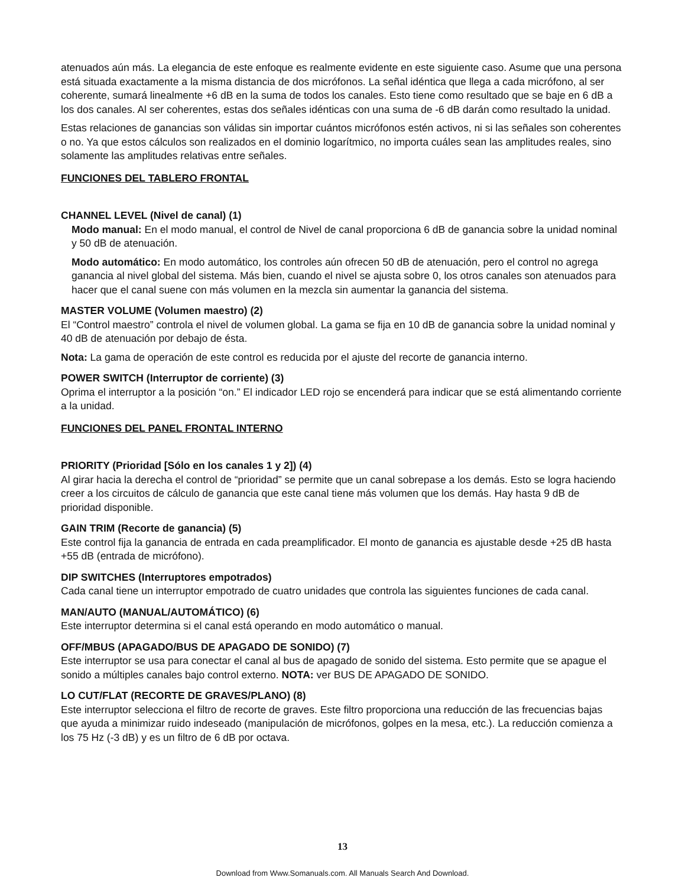atenuados aún más. La elegancia de este enfoque es realmente evidente en este siguiente caso. Asume que una persona está situada exactamente a la misma distancia de dos micrófonos. La señal idéntica que llega a cada micrófono, al ser coherente, sumará linealmente +6 dB en la suma de todos los canales. Esto tiene como resultado que se baje en 6 dB a los dos canales. Al ser coherentes, estas dos señales idénticas con una suma de -6 dB darán como resultado la unidad.
Estas relaciones de ganancias son válidas sin importar cuántos micrófonos estén activos, ni si las señales son coherentes o no. Ya que estos cálculos son realizados en el dominio logarítmico, no importa cuáles sean las amplitudes reales, sino solamente las amplitudes relativas entre señales.
FUNCIONES DEL TABLERO FRONTAL
CHANNEL LEVEL (Nivel de canal) (1)
Modo manual: En el modo manual, el control de Nivel de canal proporciona 6 dB de ganancia sobre la unidad nominal y 50 dB de atenuación.
Modo automático: En modo automático, los controles aún ofrecen 50 dB de atenuación, pero el control no agrega ganancia al nivel global del sistema. Más bien, cuando el nivel se ajusta sobre 0, los otros canales son atenuados para hacer que el canal suene con más volumen en la mezcla sin aumentar la ganancia del sistema.
MASTER VOLUME (Volumen maestro) (2)
El “Control maestro” controla el nivel de volumen global. La gama se fija en 10 dB de ganancia sobre la unidad nominal y 40 dB de atenuación por debajo de ésta.
Nota: La gama de operación de este control es reducida por el ajuste del recorte de ganancia interno.
POWER SWITCH (Interruptor de corriente) (3)
Oprima el interruptor a la posición “on.” El indicador LED rojo se encenderá para indicar que se está alimentando corriente a la unidad.
FUNCIONES DEL PANEL FRONTAL INTERNO
PRIORITY (Prioridad [Sólo en los canales 1 y 2]) (4)
Al girar hacia la derecha el control de “prioridad” se permite que un canal sobrepase a los demás. Esto se logra haciendo creer a los circuitos de cálculo de ganancia que este canal tiene más volumen que los demás. Hay hasta 9 dB de prioridad disponible.
GAIN TRIM (Recorte de ganancia) (5)
Este control fija la ganancia de entrada en cada preamplificador. El monto de ganancia es ajustable desde +25 dB hasta +55 dB (entrada de micrófono).
DIP SWITCHES (Interruptores empotrados)
Cada canal tiene un interruptor empotrado de cuatro unidades que controla las siguientes funciones de cada canal.
MAN/AUTO (MANUAL/AUTOMÁTICO) (6)
Este interruptor determina si el canal está operando en modo automático o manual.
OFF/MBUS (APAGADO/BUS DE APAGADO DE SONIDO) (7)
Este interruptor se usa para conectar el canal al bus de apagado de sonido del sistema. Esto permite que se apague el sonido a múltiples canales bajo control externo. NOTA: ver BUS DE APAGADO DE SONIDO.
LO CUT/FLAT (RECORTE DE GRAVES/PLANO) (8)
Este interruptor selecciona el filtro de recorte de graves. Este filtro proporciona una reducción de las frecuencias bajas que ayuda a minimizar ruido indeseado (manipulación de micrófonos, golpes en la mesa, etc.). La reducción comienza a los 75 Hz (-3 dB) y es un filtro de 6 dB por octava.
13
Download from Www.Somanuals.com. All Manuals Search And Download.